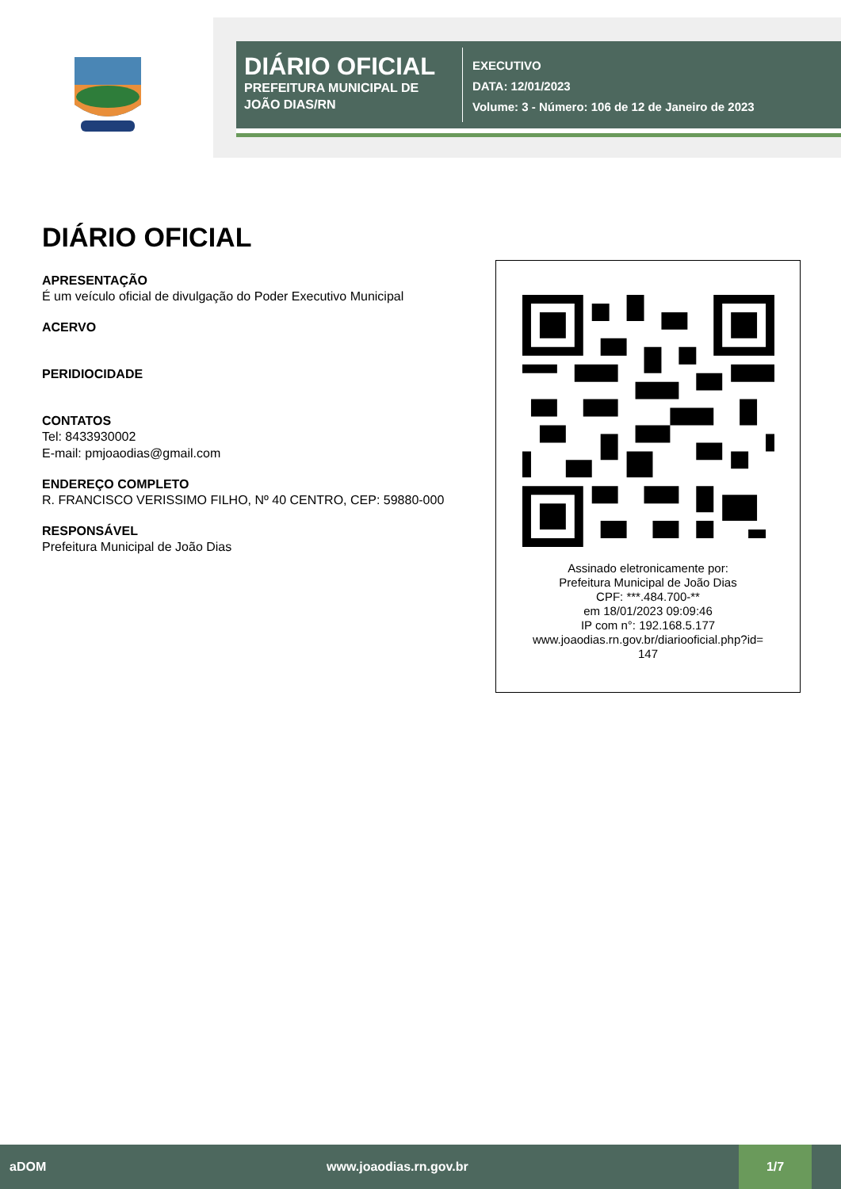DIÁRIO OFICIAL
PREFEITURA MUNICIPAL DE JOÃO DIAS/RN
EXECUTIVO
DATA: 12/01/2023
Volume: 3 - Número: 106 de 12 de Janeiro de 2023
DIÁRIO OFICIAL
APRESENTAÇÃO
É um veículo oficial de divulgação do Poder Executivo Municipal
ACERVO
PERIDIOCIDADE
CONTATOS
Tel: 8433930002
E-mail: pmjoaodias@gmail.com
ENDEREÇO COMPLETO
R. FRANCISCO VERISSIMO FILHO, Nº 40 CENTRO, CEP: 59880-000
RESPONSÁVEL
Prefeitura Municipal de João Dias
Assinado eletronicamente por:
Prefeitura Municipal de João Dias
CPF: ***.484.700-**
em 18/01/2023 09:09:46
IP com n°: 192.168.5.177
www.joaodias.rn.gov.br/diariooficial.php?id=
147
aDOM www.joaodias.rn.gov.br 1/7